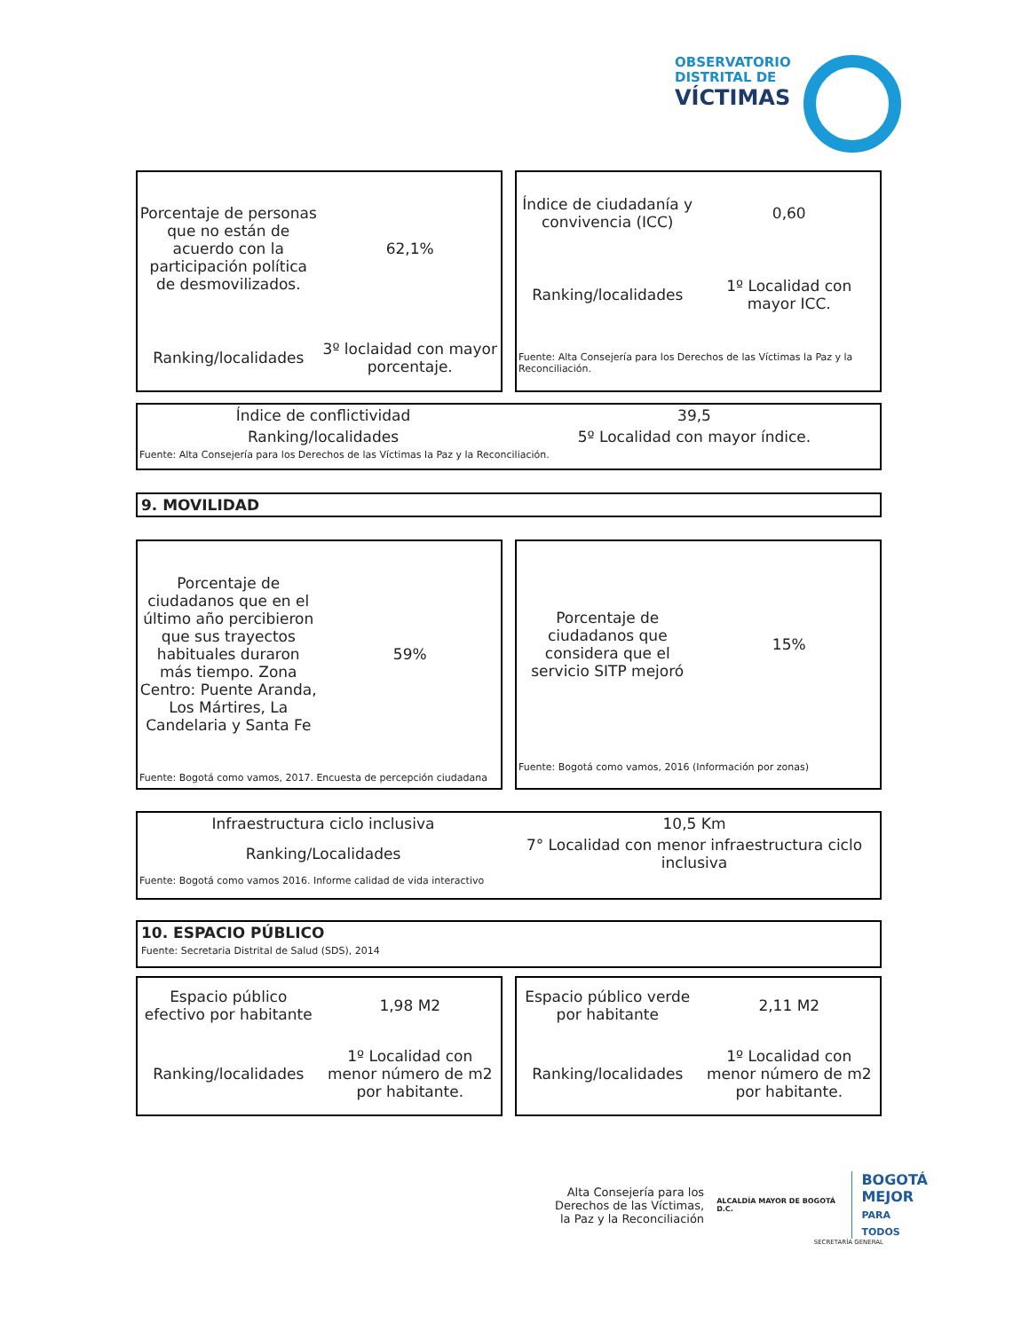OBSERVATORIO
DISTRITAL DE
VÍCTIMAS
| Porcentaje de personas que no están de acuerdo con la participación política de desmovilizados. | 62,1% |
| Ranking/localidades | 3º loclaidad con mayor porcentaje. |
| Índice de ciudadanía y convivencia (ICC) | 0,60 |
| Ranking/localidades | 1º Localidad con mayor ICC. |
| Fuente: Alta Consejería para los Derechos de las Víctimas la Paz y la Reconciliación. | |
| Índice de conflictividad | 39,5 |
| Ranking/localidades | 5º Localidad con mayor índice. |
| Fuente: Alta Consejería para los Derechos de las Víctimas la Paz y la Reconciliación. | |
9. MOVILIDAD
| Porcentaje de ciudadanos que en el último año percibieron que sus trayectos habituales duraron más tiempo. Zona Centro: Puente Aranda, Los Mártires, La Candelaria y Santa Fe | 59% |
| Fuente: Bogotá como vamos, 2017. Encuesta de percepción ciudadana | |
| Porcentaje de ciudadanos que considera que el servicio SITP mejoró | 15% |
| Fuente: Bogotá como vamos, 2016 (Información por zonas) | |
| Infraestructura ciclo inclusiva | 10,5 Km |
| Ranking/Localidades | 7° Localidad con menor infraestructura ciclo inclusiva |
| Fuente: Bogotá como vamos 2016. Informe calidad de vida interactivo | |
10. ESPACIO PÚBLICO
Fuente: Secretaria Distrital de Salud (SDS), 2014
| Espacio público efectivo por habitante | 1,98 M2 |
| Ranking/localidades | 1º Localidad con menor número de m2 por habitante. |
| Espacio público verde por habitante | 2,11 M2 |
| Ranking/localidades | 1º Localidad con menor número de m2 por habitante. |
Alta Consejería para los Derechos de las Víctimas, la Paz y la Reconciliación
ALCALDÍA MAYOR DE BOGOTÁ D.C.
BOGOTÁ
MEJOR
PARA TODOS
SECRETARÍA GENERAL